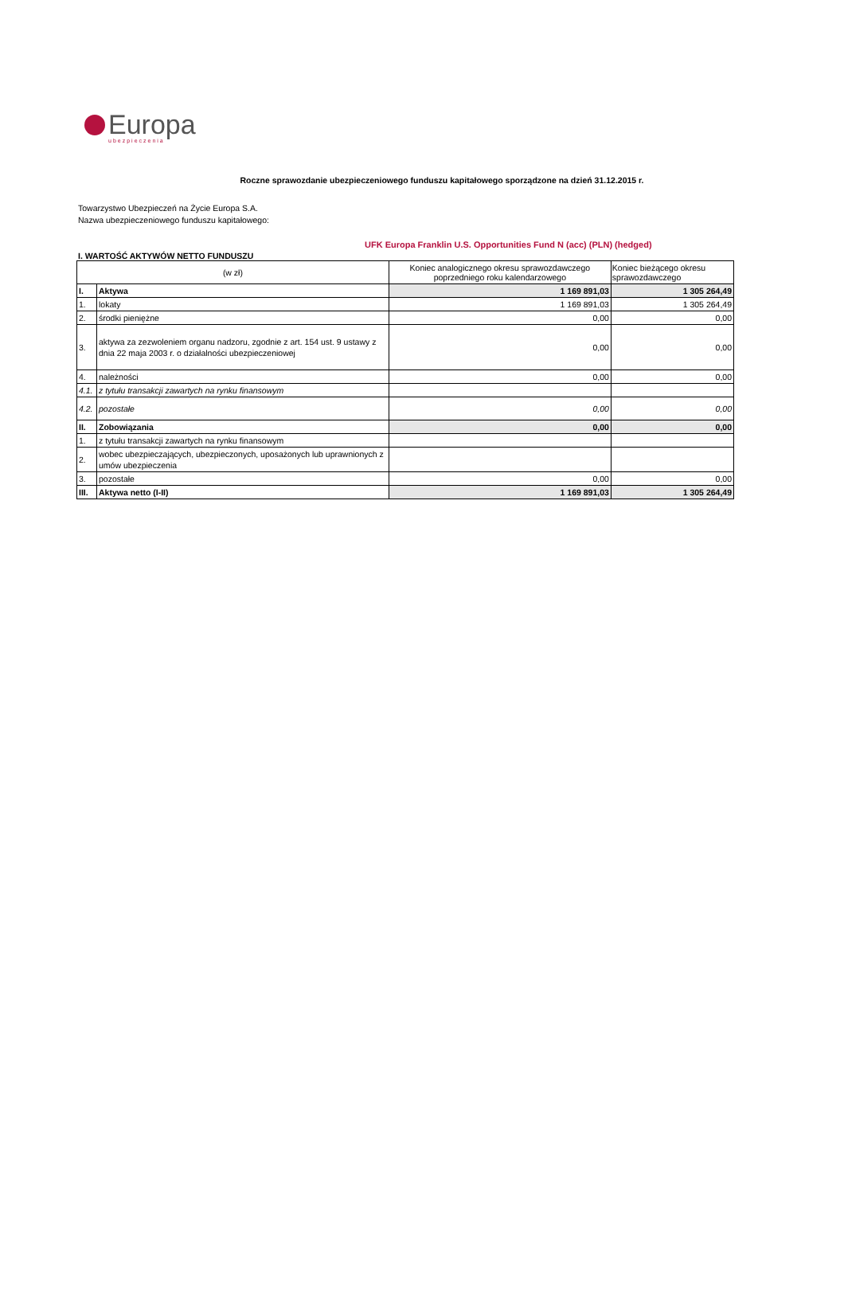Europa
ubezpieczenia
Roczne sprawozdanie ubezpieczeniowego funduszu kapitałowego sporządzone na dzień 31.12.2015 r.
Towarzystwo Ubezpieczeń na Życie Europa S.A.
Nazwa ubezpieczeniowego funduszu kapitałowego:
UFK Europa Franklin U.S. Opportunities Fund N (acc) (PLN) (hedged)
I. WARTOŚĆ AKTYWÓW NETTO FUNDUSZU
| (w zł) | | Koniec analogicznego okresu sprawozdawczego poprzedniego roku kalendarzowego | Koniec bieżącego okresu sprawozdawczego |
| --- | --- | --- | --- |
| I. | Aktywa | 1 169 891,03 | 1 305 264,49 |
| 1. | lokaty | 1 169 891,03 | 1 305 264,49 |
| 2. | środki pieniężne | 0,00 | 0,00 |
| 3. | aktywa za zezwoleniem organu nadzoru, zgodnie z art. 154 ust. 9 ustawy z dnia 22 maja 2003 r. o działalności ubezpieczeniowej | 0,00 | 0,00 |
| 4. | należności | 0,00 | 0,00 |
| 4.1. | z tytułu transakcji zawartych na rynku finansowym | | |
| 4.2. | pozostałe | 0,00 | 0,00 |
| II. | Zobowiązania | 0,00 | 0,00 |
| 1. | z tytułu transakcji zawartych na rynku finansowym | | |
| 2. | wobec ubezpieczających, ubezpieczonych, uposażonych lub uprawnionych z umów ubezpieczenia | | |
| 3. | pozostałe | 0,00 | 0,00 |
| III. | Aktywa netto (I-II) | 1 169 891,03 | 1 305 264,49 |